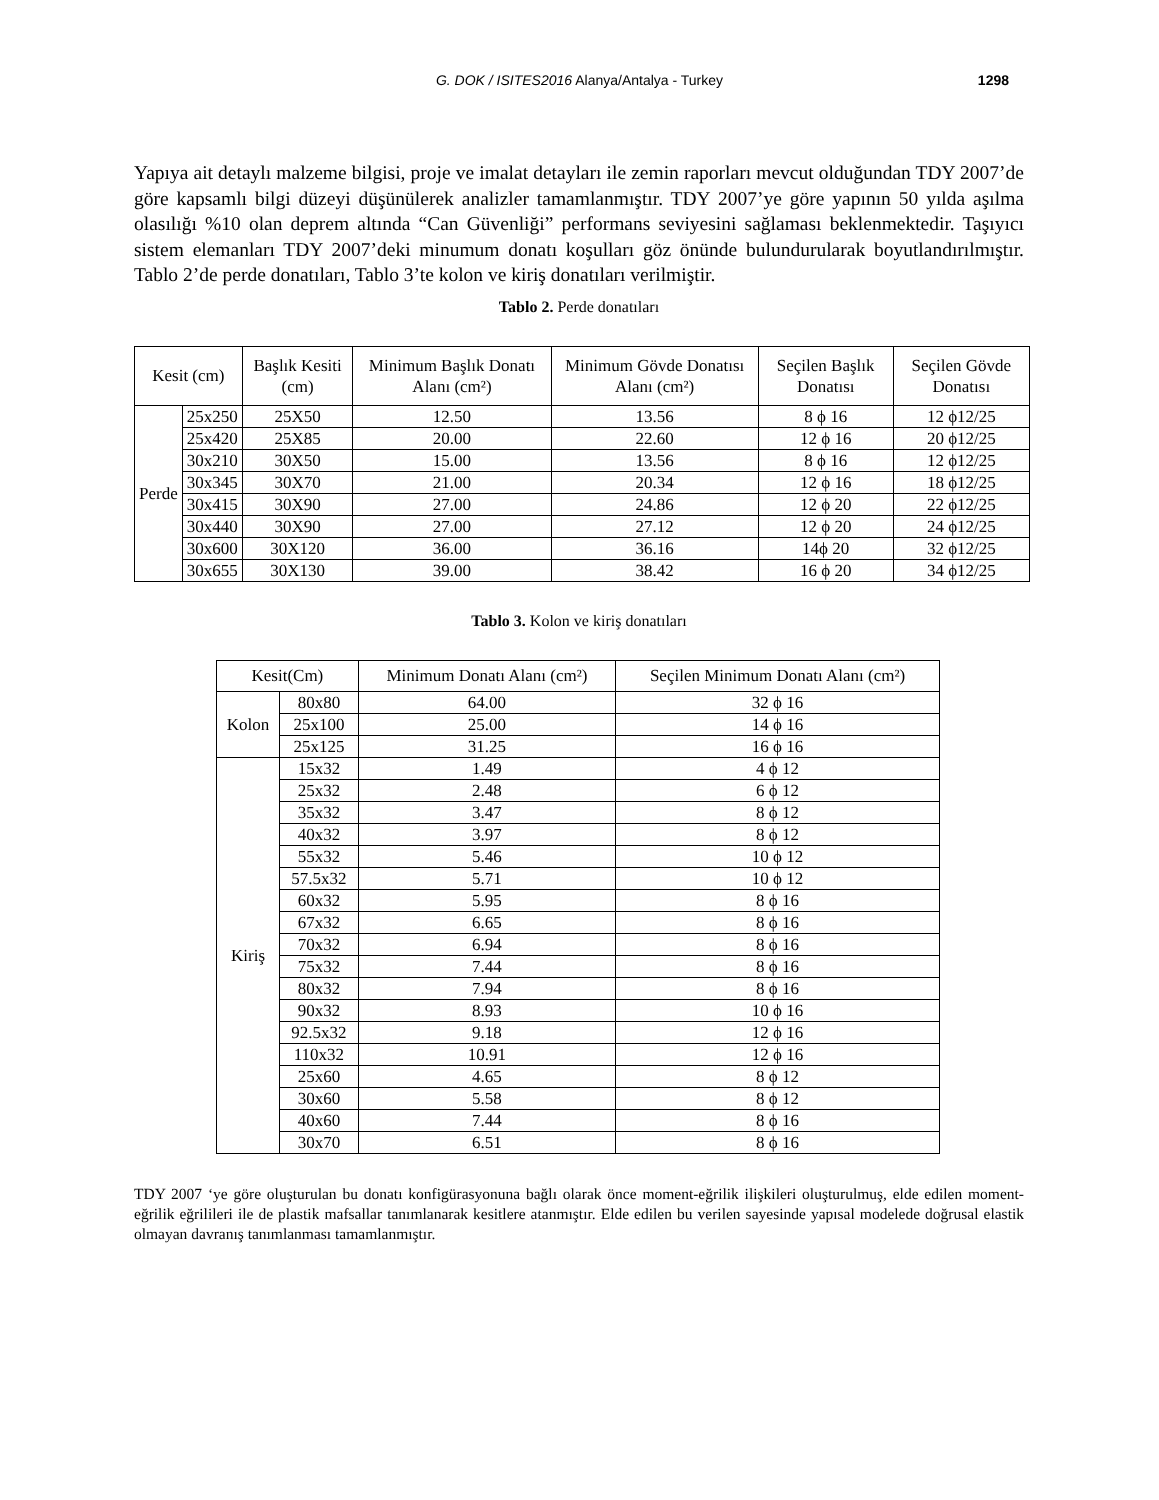G. DOK / ISITES2016 Alanya/Antalya - Turkey
1298
Yapıya ait detaylı malzeme bilgisi, proje ve imalat detayları ile zemin raporları mevcut olduğundan TDY 2007’de göre kapsamlı bilgi düzeyi düşünülerek analizler tamamlanmıştır. TDY 2007’ye göre yapının 50 yılda aşılma olasılığı %10 olan deprem altında “Can Güvenliği” performans seviyesini sağlaması beklenmektedir. Taşıyıcı sistem elemanları TDY 2007’deki minumum donatı koşulları göz önünde bulundurularak boyutlandırılmıştır. Tablo 2’de perde donatıları, Tablo 3’te kolon ve kiriş donatıları verilmiştir.
Tablo 2. Perde donatıları
| Kesit (cm) | | Başlık Kesiti (cm) | Minimum Başlık Donatı Alanı (cm²) | Minimum Gövde Donatısı Alanı (cm²) | Seçilen Başlık Donatısı | Seçilen Gövde Donatısı |
| --- | --- | --- | --- | --- | --- | --- |
| Perde | 25x250 | 25X50 | 12.50 | 13.56 | 8 ϕ 16 | 12 ϕ12/25 |
| | 25x420 | 25X85 | 20.00 | 22.60 | 12 ϕ 16 | 20 ϕ12/25 |
| | 30x210 | 30X50 | 15.00 | 13.56 | 8 ϕ 16 | 12 ϕ12/25 |
| | 30x345 | 30X70 | 21.00 | 20.34 | 12 ϕ 16 | 18 ϕ12/25 |
| | 30x415 | 30X90 | 27.00 | 24.86 | 12 ϕ 20 | 22 ϕ12/25 |
| | 30x440 | 30X90 | 27.00 | 27.12 | 12 ϕ 20 | 24 ϕ12/25 |
| | 30x600 | 30X120 | 36.00 | 36.16 | 14ϕ 20 | 32 ϕ12/25 |
| | 30x655 | 30X130 | 39.00 | 38.42 | 16 ϕ 20 | 34 ϕ12/25 |
Tablo 3. Kolon ve kiriş donatıları
| Kesit(Cm) | | Minimum Donatı Alanı (cm²) | Seçilen Minimum Donatı Alanı (cm²) |
| --- | --- | --- | --- |
| Kolon | 80x80 | 64.00 | 32 ϕ 16 |
| | 25x100 | 25.00 | 14 ϕ 16 |
| | 25x125 | 31.25 | 16 ϕ 16 |
| Kiriş | 15x32 | 1.49 | 4 ϕ 12 |
| | 25x32 | 2.48 | 6 ϕ 12 |
| | 35x32 | 3.47 | 8 ϕ 12 |
| | 40x32 | 3.97 | 8 ϕ 12 |
| | 55x32 | 5.46 | 10 ϕ 12 |
| | 57.5x32 | 5.71 | 10 ϕ 12 |
| | 60x32 | 5.95 | 8 ϕ 16 |
| | 67x32 | 6.65 | 8 ϕ 16 |
| | 70x32 | 6.94 | 8 ϕ 16 |
| | 75x32 | 7.44 | 8 ϕ 16 |
| | 80x32 | 7.94 | 8 ϕ 16 |
| | 90x32 | 8.93 | 10 ϕ 16 |
| | 92.5x32 | 9.18 | 12 ϕ 16 |
| | 110x32 | 10.91 | 12 ϕ 16 |
| | 25x60 | 4.65 | 8 ϕ 12 |
| | 30x60 | 5.58 | 8 ϕ 12 |
| | 40x60 | 7.44 | 8 ϕ 16 |
| | 30x70 | 6.51 | 8 ϕ 16 |
TDY 2007 ‘ye göre oluşturulan bu donatı konfigürasyonuna bağlı olarak önce moment-eğrilik ilişkileri oluşturulmuş, elde edilen moment-eğrilik eğrilileri ile de plastik mafsallar tanımlanarak kesitlere atanmıştır. Elde edilen bu verilen sayesinde yapısal modelede doğrusal elastik olmayan davranış tanımlanması tamamlanmıştır.